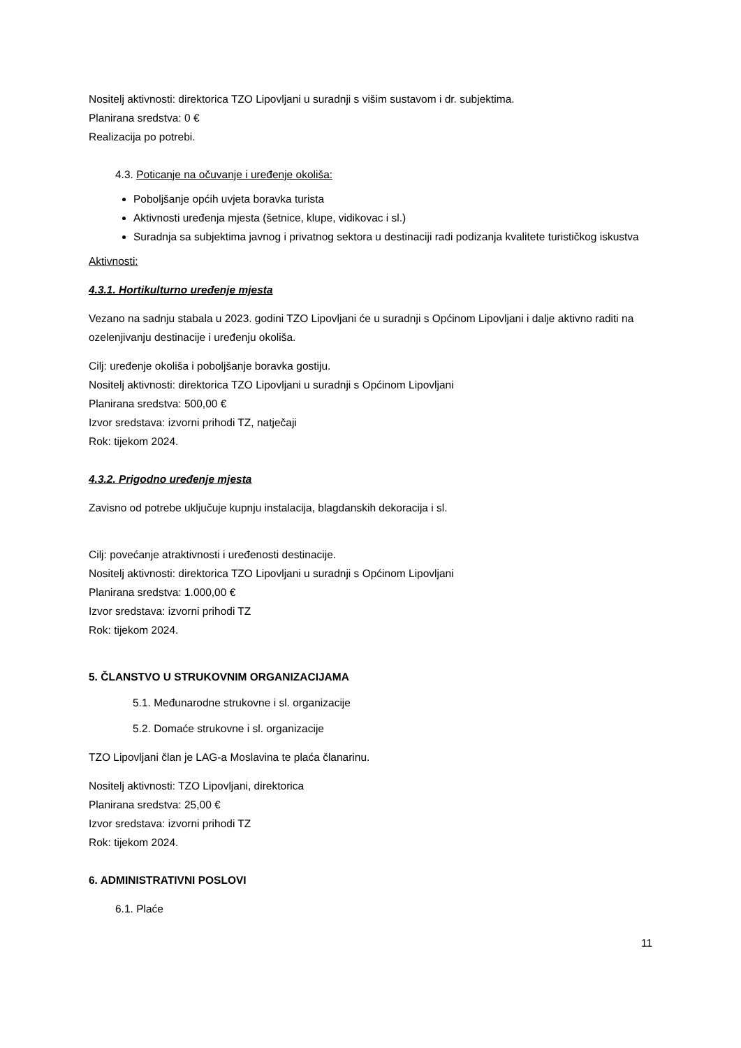Nositelj aktivnosti: direktorica TZO Lipovljani u suradnji s višim sustavom i dr. subjektima.
Planirana sredstva: 0 €
Realizacija po potrebi.
4.3. Poticanje na očuvanje i uređenje okoliša:
Poboljšanje općih uvjeta boravka turista
Aktivnosti uređenja mjesta (šetnice, klupe, vidikovac i sl.)
Suradnja sa subjektima javnog i privatnog sektora u destinaciji radi podizanja kvalitete turističkog iskustva
Aktivnosti:
4.3.1. Hortikulturno uređenje mjesta
Vezano na sadnju stabala u 2023. godini TZO Lipovljani će u suradnji s Općinom Lipovljani i dalje aktivno raditi na ozelenjivanju destinacije i uređenju okoliša.
Cilj: uređenje okoliša i poboljšanje boravka gostiju.
Nositelj aktivnosti: direktorica TZO Lipovljani u suradnji s Općinom Lipovljani
Planirana sredstva: 500,00 €
Izvor sredstava: izvorni prihodi TZ, natječaji
Rok: tijekom 2024.
4.3.2. Prigodno uređenje mjesta
Zavisno od potrebe uključuje kupnju instalacija, blagdanskih dekoracija i sl.
Cilj: povećanje atraktivnosti i uređenosti destinacije.
Nositelj aktivnosti: direktorica TZO Lipovljani u suradnji s Općinom Lipovljani
Planirana sredstva: 1.000,00 €
Izvor sredstava: izvorni prihodi TZ
Rok: tijekom 2024.
5. ČLANSTVO U STRUKOVNIM ORGANIZACIJAMA
5.1. Međunarodne strukovne i sl. organizacije
5.2. Domaće strukovne i sl. organizacije
TZO Lipovljani član je LAG-a Moslavina te plaća članarinu.
Nositelj aktivnosti: TZO Lipovljani, direktorica
Planirana sredstva: 25,00 €
Izvor sredstava: izvorni prihodi TZ
Rok: tijekom 2024.
6. ADMINISTRATIVNI POSLOVI
6.1. Plaće
11